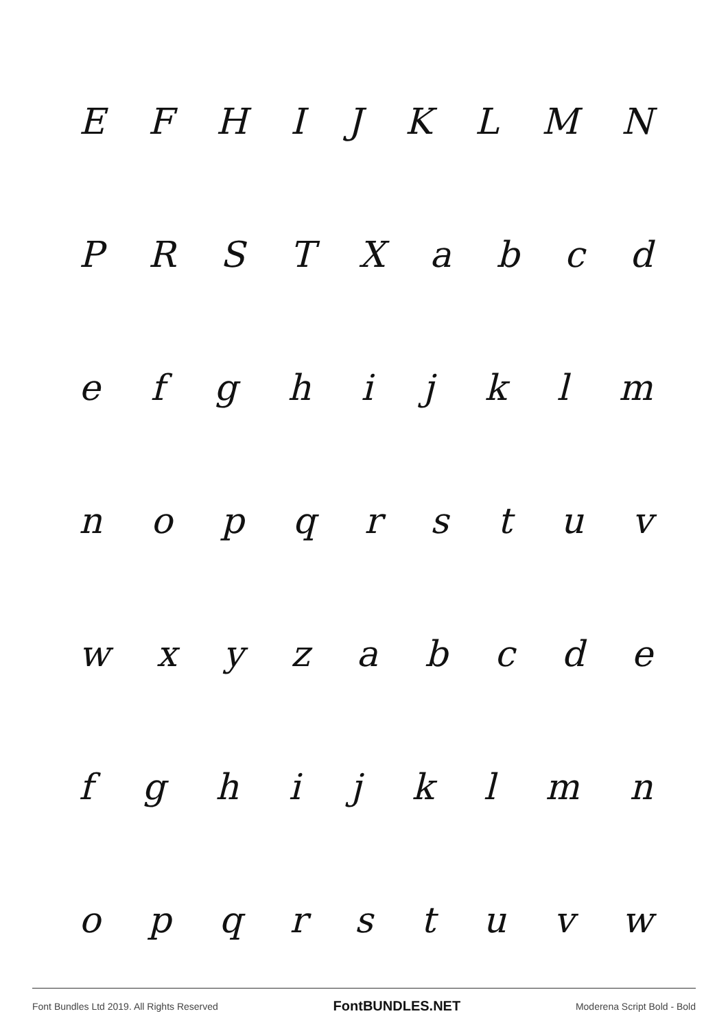EFHIJKLMN
PRSTXabcd
efghijklm
nopqrstuv
wxyzabcde
fghijklmn
opqrstuvw
Font Bundles Ltd 2019. All Rights Reserved FontBUNDLES.NET Moderena Script Bold - Bold